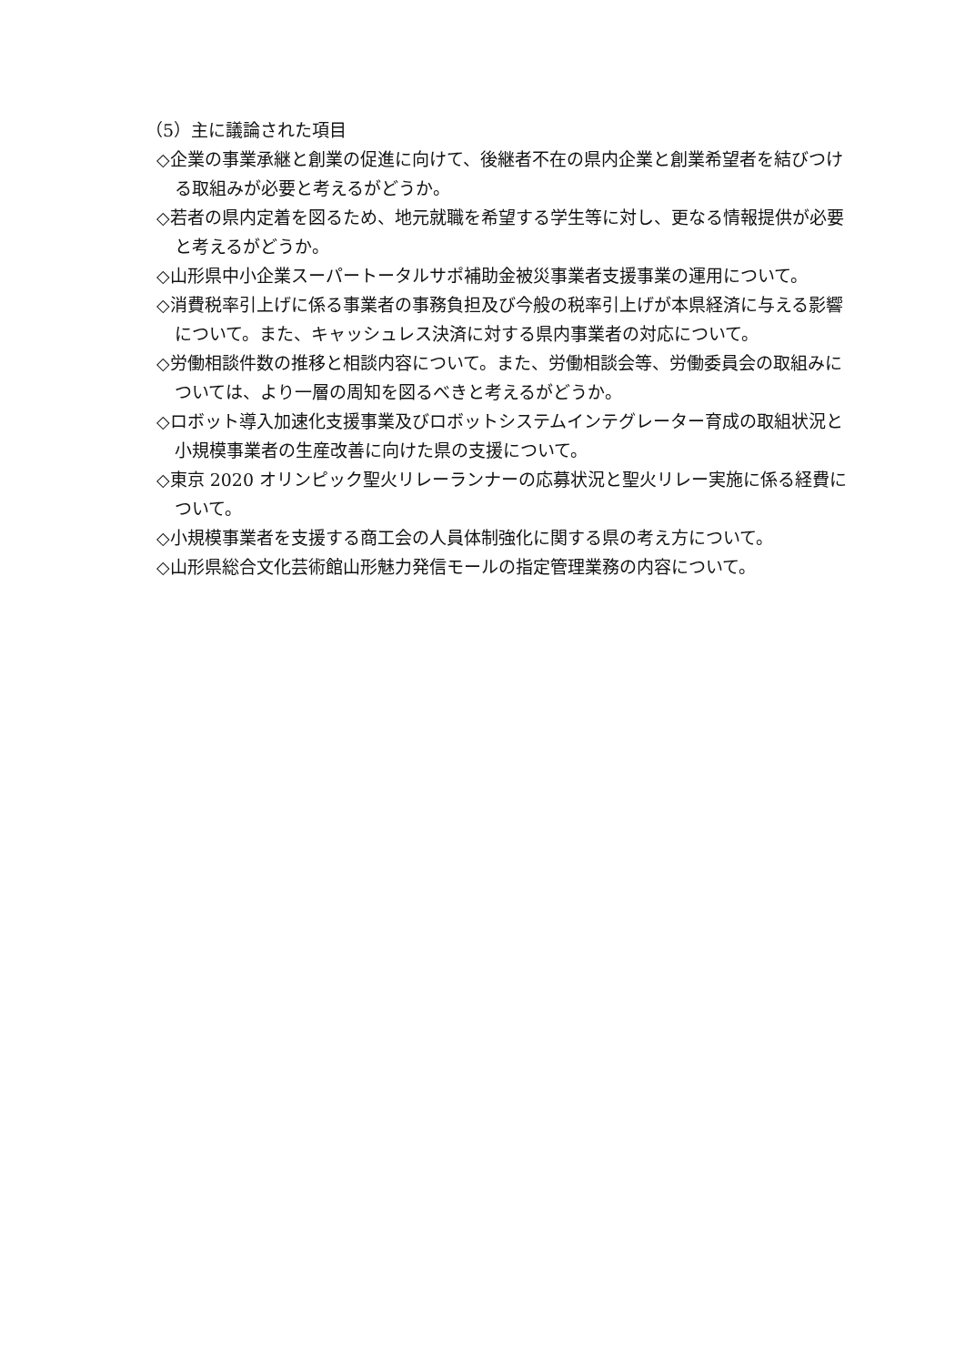（5）主に議論された項目
◇企業の事業承継と創業の促進に向けて、後継者不在の県内企業と創業希望者を結びつける取組みが必要と考えるがどうか。
◇若者の県内定着を図るため、地元就職を希望する学生等に対し、更なる情報提供が必要と考えるがどうか。
◇山形県中小企業スーパートータルサポ補助金被災事業者支援事業の運用について。
◇消費税率引上げに係る事業者の事務負担及び今般の税率引上げが本県経済に与える影響について。また、キャッシュレス決済に対する県内事業者の対応について。
◇労働相談件数の推移と相談内容について。また、労働相談会等、労働委員会の取組みについては、より一層の周知を図るべきと考えるがどうか。
◇ロボット導入加速化支援事業及びロボットシステムインテグレーター育成の取組状況と小規模事業者の生産改善に向けた県の支援について。
◇東京 2020 オリンピック聖火リレーランナーの応募状況と聖火リレー実施に係る経費について。
◇小規模事業者を支援する商工会の人員体制強化に関する県の考え方について。
◇山形県総合文化芸術館山形魅力発信モールの指定管理業務の内容について。